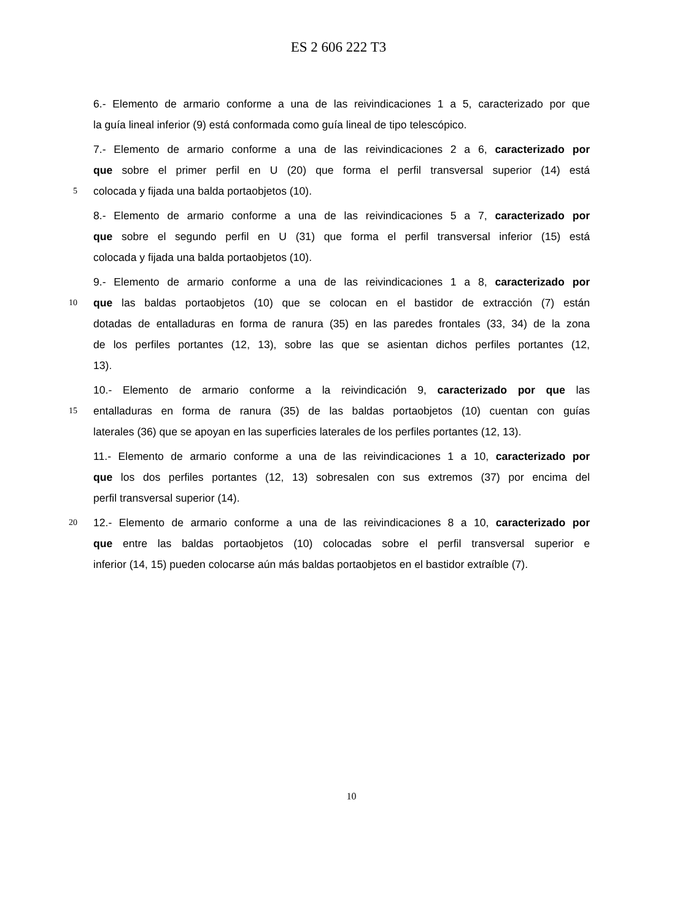ES 2 606 222 T3
6.- Elemento de armario conforme a una de las reivindicaciones 1 a 5, caracterizado por que
la guía lineal inferior (9) está conformada como guía lineal de tipo telescópico.
7.- Elemento de armario conforme a una de las reivindicaciones 2 a 6, caracterizado por
que sobre el primer perfil en U (20) que forma el perfil transversal superior (14) está
5 colocada y fijada una balda portaobjetos (10).
8.- Elemento de armario conforme a una de las reivindicaciones 5 a 7, caracterizado por
que sobre el segundo perfil en U (31) que forma el perfil transversal inferior (15) está
colocada y fijada una balda portaobjetos (10).
9.- Elemento de armario conforme a una de las reivindicaciones 1 a 8, caracterizado por
10 que las baldas portaobjetos (10) que se colocan en el bastidor de extracción (7) están
dotadas de entalladuras en forma de ranura (35) en las paredes frontales (33, 34) de la zona
de los perfiles portantes (12, 13), sobre las que se asientan dichos perfiles portantes (12,
13).
10.- Elemento de armario conforme a la reivindicación 9, caracterizado por que las
15 entalladuras en forma de ranura (35) de las baldas portaobjetos (10) cuentan con guías
laterales (36) que se apoyan en las superficies laterales de los perfiles portantes (12, 13).
11.- Elemento de armario conforme a una de las reivindicaciones 1 a 10, caracterizado por
que los dos perfiles portantes (12, 13) sobresalen con sus extremos (37) por encima del
perfil transversal superior (14).
20 12.- Elemento de armario conforme a una de las reivindicaciones 8 a 10, caracterizado por
que entre las baldas portaobjetos (10) colocadas sobre el perfil transversal superior e
inferior (14, 15) pueden colocarse aún más baldas portaobjetos en el bastidor extraíble (7).
10